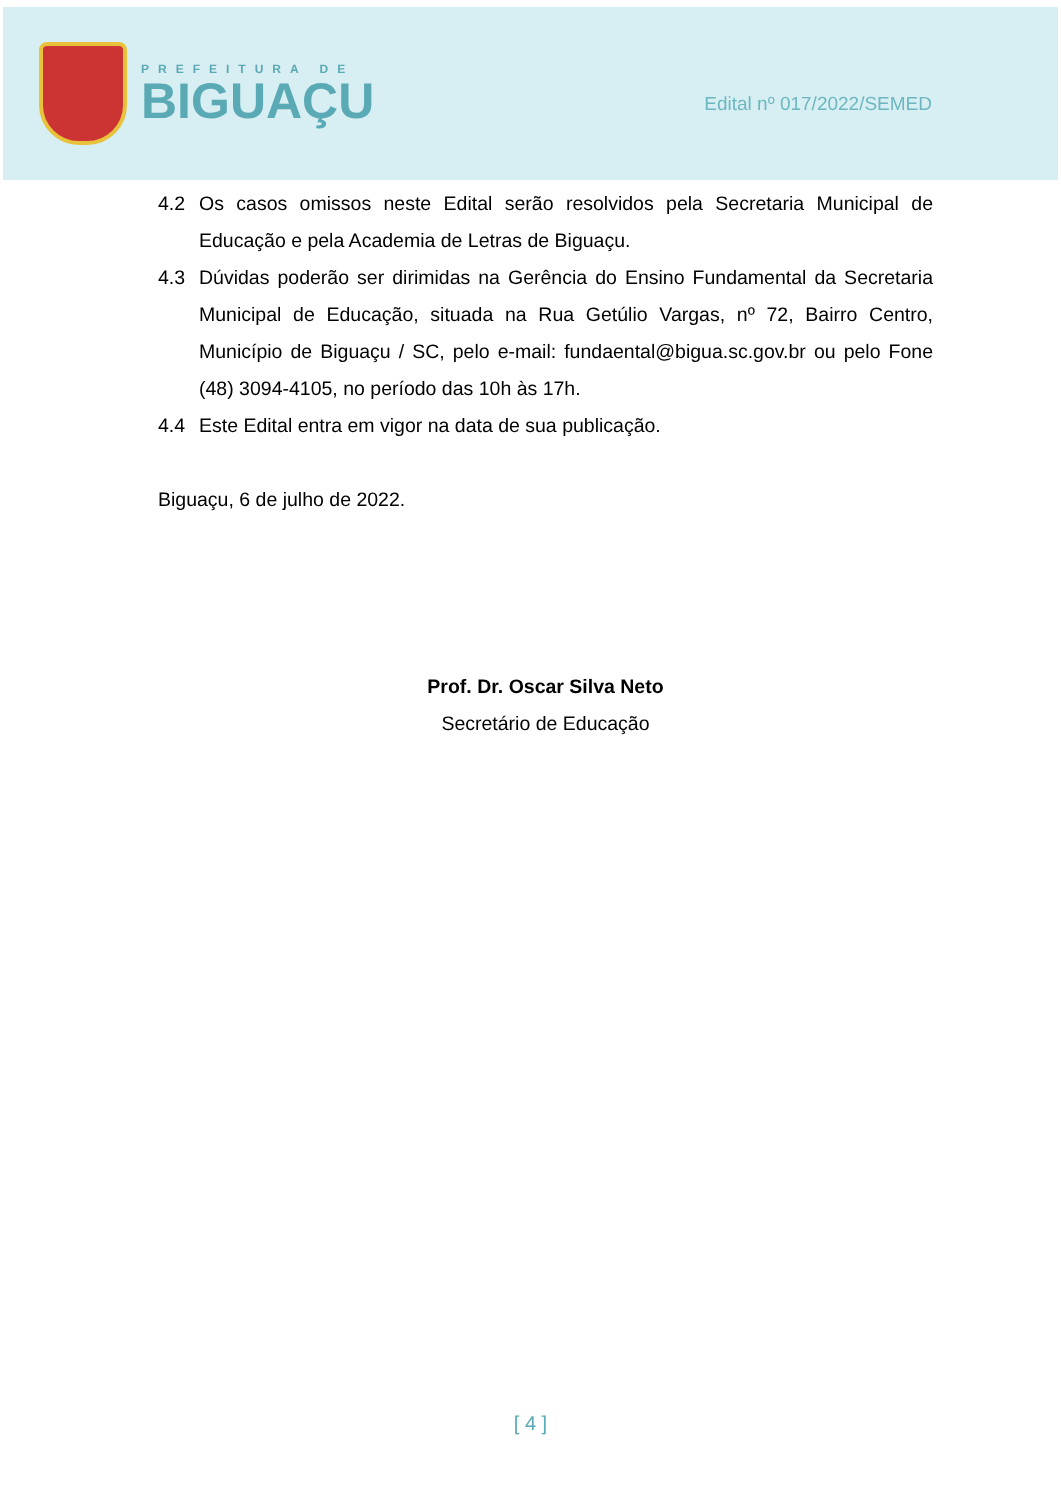PREFEITURA DE
BIGUAÇU
Edital nº 017/2022/SEMED
4.2 Os casos omissos neste Edital serão resolvidos pela Secretaria Municipal de Educação e pela Academia de Letras de Biguaçu.
4.3 Dúvidas poderão ser dirimidas na Gerência do Ensino Fundamental da Secretaria Municipal de Educação, situada na Rua Getúlio Vargas, nº 72, Bairro Centro, Município de Biguaçu / SC, pelo e-mail: fundaental@bigua.sc.gov.br ou pelo Fone (48) 3094-4105, no período das 10h às 17h.
4.4 Este Edital entra em vigor na data de sua publicação.
Biguaçu, 6 de julho de 2022.
Prof. Dr. Oscar Silva Neto
Secretário de Educação
[ 4 ]